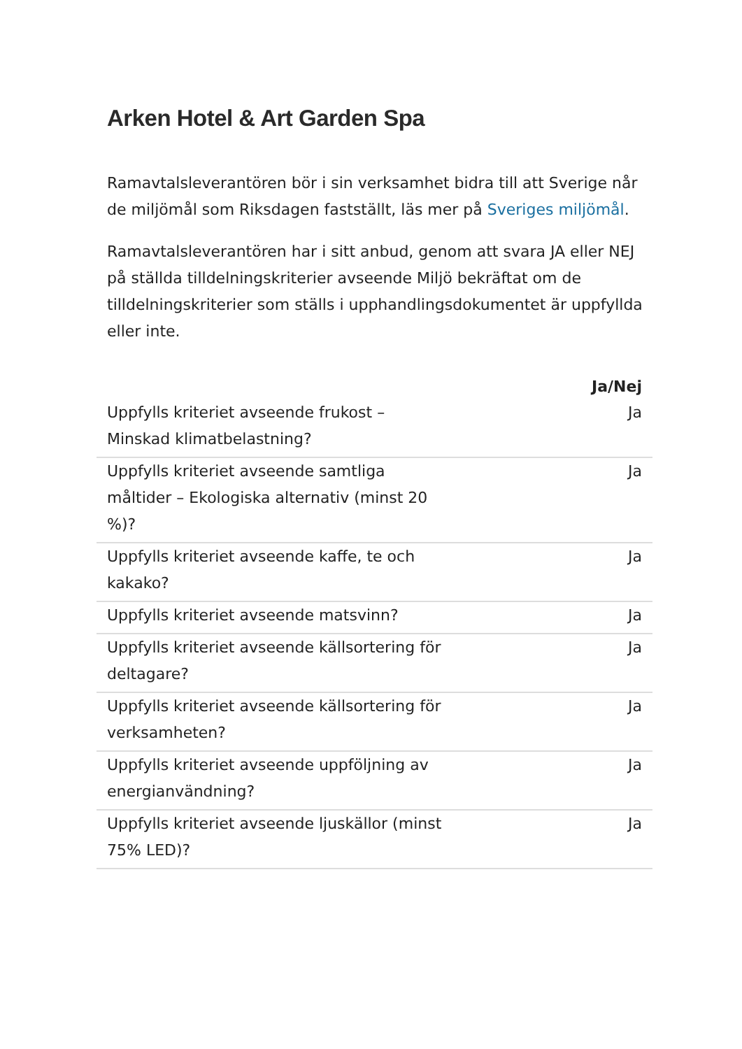Arken Hotel & Art Garden Spa
Ramavtalsleverantören bör i sin verksamhet bidra till att Sverige når de miljömål som Riksdagen fastställt, läs mer på Sveriges miljömål.
Ramavtalsleverantören har i sitt anbud, genom att svara JA eller NEJ på ställda tilldelningskriterier avseende Miljö bekräftat om de tilldelningskriterier som ställs i upphandlingsdokumentet är uppfyllda eller inte.
| | Ja/Nej |
| --- | --- |
| Uppfylls kriteriet avseende frukost – Minskad klimatbelastning? | Ja |
| Uppfylls kriteriet avseende samtliga måltider – Ekologiska alternativ (minst 20 %)? | Ja |
| Uppfylls kriteriet avseende kaffe, te och kakako? | Ja |
| Uppfylls kriteriet avseende matsvinn? | Ja |
| Uppfylls kriteriet avseende källsortering för deltagare? | Ja |
| Uppfylls kriteriet avseende källsortering för verksamheten? | Ja |
| Uppfylls kriteriet avseende uppföljning av energianvändning? | Ja |
| Uppfylls kriteriet avseende ljuskällor (minst 75% LED)? | Ja |